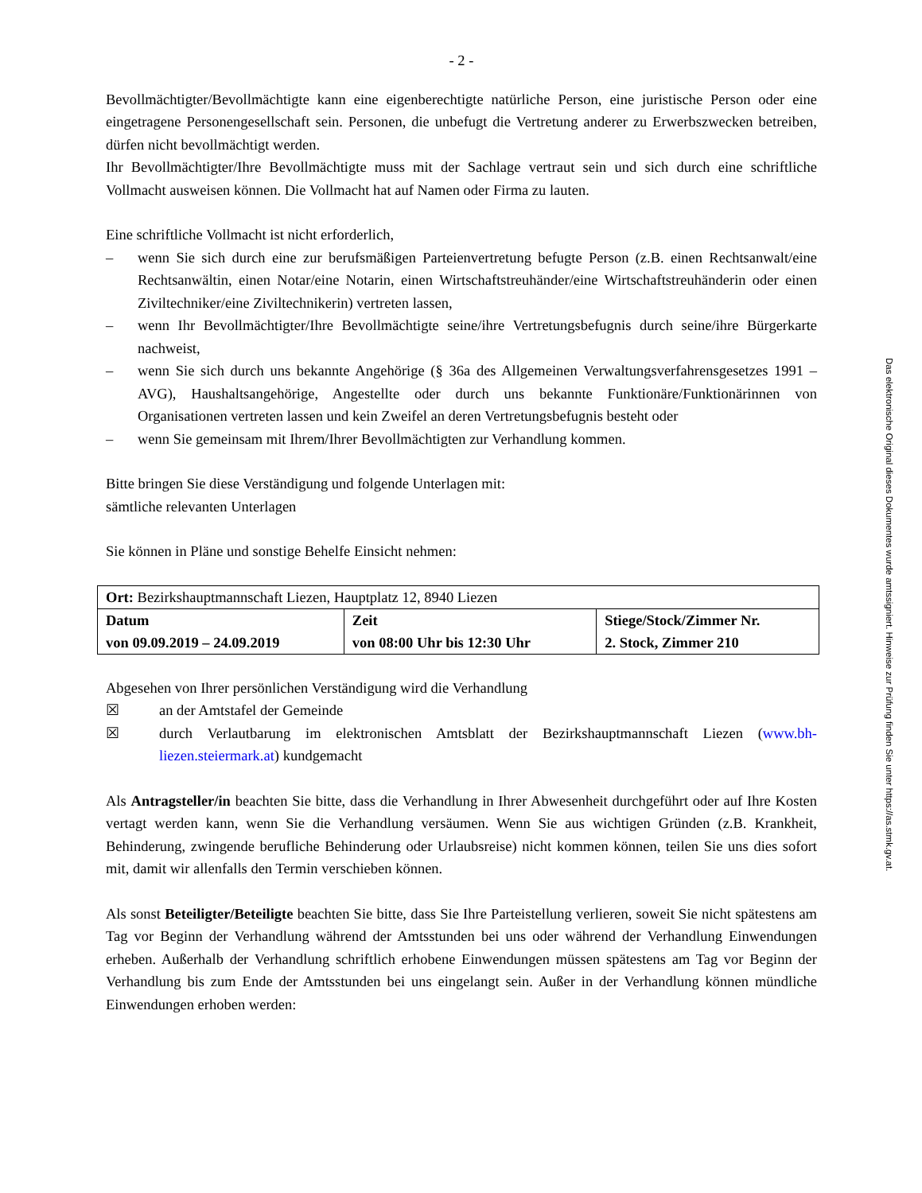- 2 -
Bevollmächtigter/Bevollmächtigte kann eine eigenberechtigte natürliche Person, eine juristische Person oder eine eingetragene Personengesellschaft sein. Personen, die unbefugt die Vertretung anderer zu Erwerbszwecken betreiben, dürfen nicht bevollmächtigt werden.
Ihr Bevollmächtigter/Ihre Bevollmächtigte muss mit der Sachlage vertraut sein und sich durch eine schriftliche Vollmacht ausweisen können. Die Vollmacht hat auf Namen oder Firma zu lauten.
Eine schriftliche Vollmacht ist nicht erforderlich,
– wenn Sie sich durch eine zur berufsmäßigen Parteienvertretung befugte Person (z.B. einen Rechtsanwalt/eine Rechtsanwältin, einen Notar/eine Notarin, einen Wirtschaftstreuhänder/eine Wirtschaftstreuhänderin oder einen Ziviltechniker/eine Ziviltechnikerin) vertreten lassen,
– wenn Ihr Bevollmächtigter/Ihre Bevollmächtigte seine/ihre Vertretungsbefugnis durch seine/ihre Bürgerkarte nachweist,
– wenn Sie sich durch uns bekannte Angehörige (§ 36a des Allgemeinen Verwaltungsverfahrensgesetzes 1991 – AVG), Haushaltsangehörige, Angestellte oder durch uns bekannte Funktionäre/Funktionärinnen von Organisationen vertreten lassen und kein Zweifel an deren Vertretungsbefugnis besteht oder
– wenn Sie gemeinsam mit Ihrem/Ihrer Bevollmächtigten zur Verhandlung kommen.
Bitte bringen Sie diese Verständigung und folgende Unterlagen mit:
sämtliche relevanten Unterlagen
Sie können in Pläne und sonstige Behelfe Einsicht nehmen:
| Ort: Bezirkshauptmannschaft Liezen, Hauptplatz 12, 8940 Liezen | | |
| Datum von 09.09.2019 – 24.09.2019 | Zeit von 08:00 Uhr bis 12:30 Uhr | Stiege/Stock/Zimmer Nr. 2. Stock, Zimmer 210 |
Abgesehen von Ihrer persönlichen Verständigung wird die Verhandlung
☒ an der Amtstafel der Gemeinde
☒ durch Verlautbarung im elektronischen Amtsblatt der Bezirkshauptmannschaft Liezen (www.bh-liezen.steiermark.at) kundgemacht
Als Antragsteller/in beachten Sie bitte, dass die Verhandlung in Ihrer Abwesenheit durchgeführt oder auf Ihre Kosten vertagt werden kann, wenn Sie die Verhandlung versäumen. Wenn Sie aus wichtigen Gründen (z.B. Krankheit, Behinderung, zwingende berufliche Behinderung oder Urlaubsreise) nicht kommen können, teilen Sie uns dies sofort mit, damit wir allenfalls den Termin verschieben können.
Als sonst Beteiligter/Beteiligte beachten Sie bitte, dass Sie Ihre Parteistellung verlieren, soweit Sie nicht spätestens am Tag vor Beginn der Verhandlung während der Amtsstunden bei uns oder während der Verhandlung Einwendungen erheben. Außerhalb der Verhandlung schriftlich erhobene Einwendungen müssen spätestens am Tag vor Beginn der Verhandlung bis zum Ende der Amtsstunden bei uns eingelangt sein. Außer in der Verhandlung können mündliche Einwendungen erhoben werden:
Das elektronische Original dieses Dokumentes wurde amtssigniert. Hinweise zur Prüfung finden Sie unter https://as.stmk.gv.at.